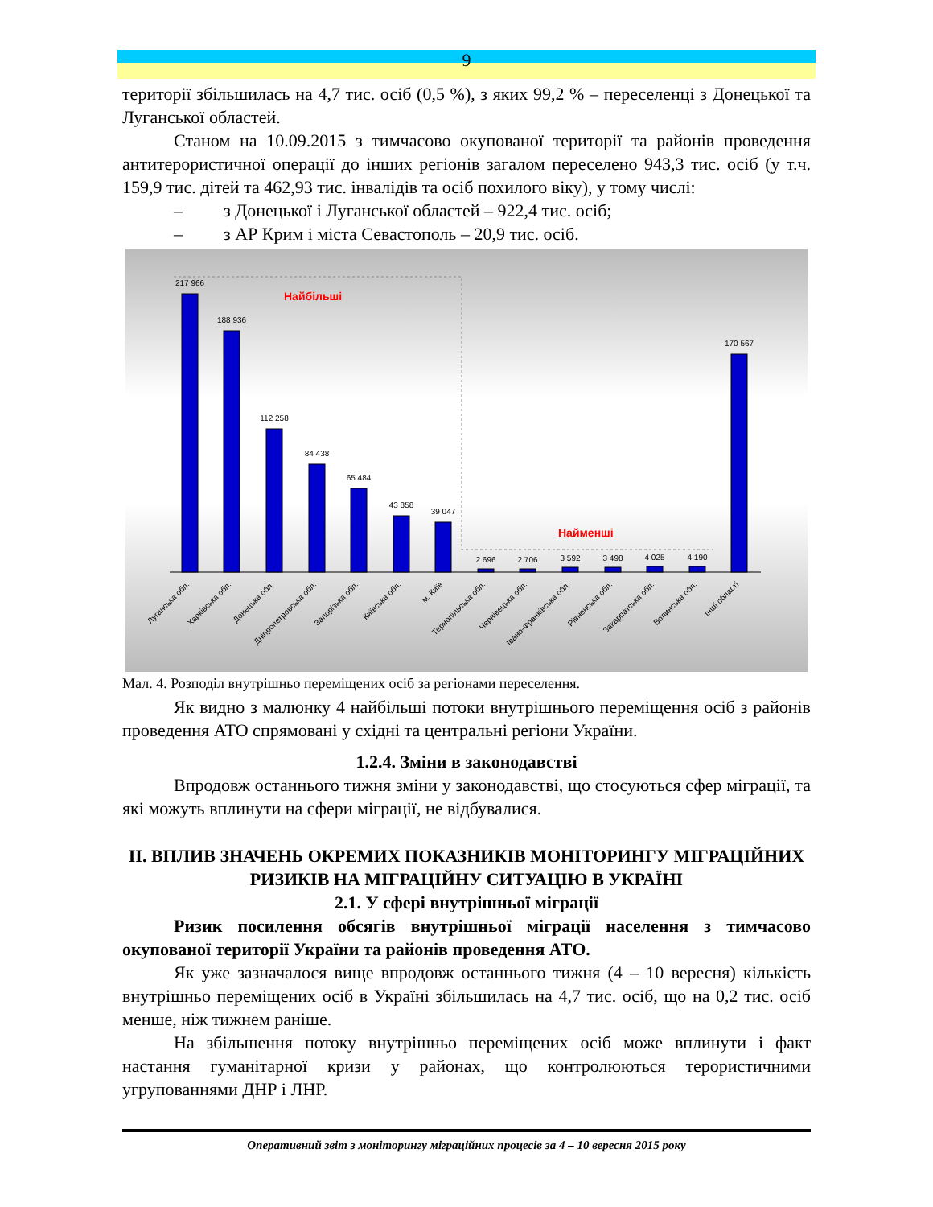9
території збільшилась на 4,7 тис. осіб (0,5 %), з яких 99,2 % – переселенці з Донецької та Луганської областей.
Станом на 10.09.2015 з тимчасово окупованої території та районів проведення антитерористичної операції до інших регіонів загалом переселено 943,3 тис. осіб (у т.ч. 159,9 тис. дітей та 462,93 тис. інвалідів та осіб похилого віку), у тому числі:
– з Донецької і Луганської областей – 922,4 тис. осіб;
– з АР Крим і міста Севастополь – 20,9 тис. осіб.
Найбільші
Найменші
217 966
188 936
112 258
84 438
65 484
43 858
39 047
2 696
2 706
3 592
3 498
4 025
4 190
170 567
Луганська обл.
Харківська обл.
Донецька обл.
Дніпропетровська обл.
Запорізька обл.
Київська обл.
м. Київ
Тернопільська обл.
Чернівецька обл.
Івано-Франківська обл.
Рівненська обл.
Закарпатська обл.
Волинська обл.
Інші області
Мал. 4. Розподіл внутрішньо переміщених осіб за регіонами переселення.
Як видно з малюнку 4 найбільші потоки внутрішнього переміщення осіб з районів проведення АТО спрямовані у східні та центральні регіони України.
1.2.4. Зміни в законодавстві
Впродовж останнього тижня зміни у законодавстві, що стосуються сфер міграції, та які можуть вплинути на сфери міграції, не відбувалися.
II. ВПЛИВ ЗНАЧЕНЬ ОКРЕМИХ ПОКАЗНИКІВ МОНІТОРИНГУ МІГРАЦІЙНИХ РИЗИКІВ НА МІГРАЦІЙНУ СИТУАЦІЮ В УКРАЇНІ
2.1. У сфері внутрішньої міграції
Ризик посилення обсягів внутрішньої міграції населення з тимчасово окупованої території України та районів проведення АТО.
Як уже зазначалося вище впродовж останнього тижня (4 – 10 вересня) кількість внутрішньо переміщених осіб в Україні збільшилась на 4,7 тис. осіб, що на 0,2 тис. осіб менше, ніж тижнем раніше.
На збільшення потоку внутрішньо переміщених осіб може вплинути і факт настання гуманітарної кризи у районах, що контролюються терористичними угрупованнями ДНР і ЛНР.
Оперативний звіт з моніторингу міграційних процесів за 4 – 10 вересня 2015 року